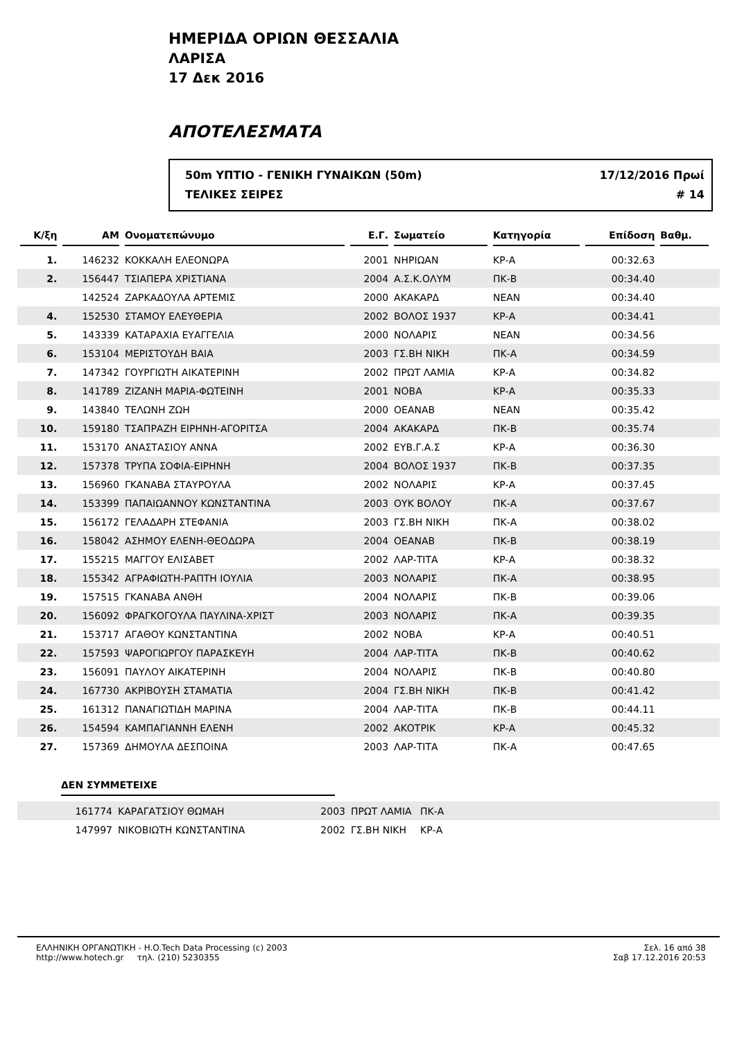ΗΜΕΡΙΔΑ ΟΡΙΩΝ ΘΕΣΣΑΛΙΑ
ΛΑΡΙΣΑ
17 Δεκ 2016
ΑΠΟΤΕΛΕΣΜΑΤΑ
50m ΥΠΤΙΟ - ΓΕΝΙΚΗ ΓΥΝΑΙΚΩΝ (50m)
ΤΕΛΙΚΕΣ ΣΕΙΡΕΣ
17/12/2016 Πρωί
# 14
| Κ/ξη | AM | Ονοματεπώνυμο | Ε.Γ. | Σωματείο | Κατηγορία | Επίδοση | Βαθμ. | |
| --- | --- | --- | --- | --- | --- | --- | --- | --- |
| 1. | 146232 | ΚΟΚΚΑΛΗ ΕΛΕΟΝΩΡΑ | 2001 | ΝΗΡΙΩΑΝ | ΚΡ-Α | 00:32.63 | | |
| 2. | 156447 | ΤΣΙΑΠΕΡΑ ΧΡΙΣΤΙΑΝΑ | 2004 | Α.Σ.Κ.ΟΛΥΜ | ΠΚ-Β | 00:34.40 | | |
| | 142524 | ΖΑΡΚΑΔΟΥΛΑ ΑΡΤΕΜΙΣ | 2000 | ΑΚΑΚΑΡΔ | ΝΕΑΝ | 00:34.40 | | |
| 4. | 152530 | ΣΤΑΜΟΥ ΕΛΕΥΘΕΡΙΑ | 2002 | ΒΟΛΟΣ 1937 | ΚΡ-Α | 00:34.41 | | |
| 5. | 143339 | ΚΑΤΑΡΑΧΙΑ ΕΥΑΓΓΕΛΙΑ | 2000 | ΝΟΛΑΡΙΣ | ΝΕΑΝ | 00:34.56 | | |
| 6. | 153104 | ΜΕΡΙΣΤΟΥΔΗ ΒΑΙΑ | 2003 | ΓΣ.ΒΗ ΝΙΚΗ | ΠΚ-Α | 00:34.59 | | |
| 7. | 147342 | ΓΟΥΡΓΙΩΤΗ ΑΙΚΑΤΕΡΙΝΗ | 2002 | ΠΡΩΤ ΛΑΜΙΑ | ΚΡ-Α | 00:34.82 | | |
| 8. | 141789 | ΖΙΖΑΝΗ ΜΑΡΙΑ-ΦΩΤΕΙΝΗ | 2001 | ΝΟΒΑ | ΚΡ-Α | 00:35.33 | | |
| 9. | 143840 | ΤΕΛΩΝΗ ΖΩΗ | 2000 | ΟΕΑΝΑΒ | ΝΕΑΝ | 00:35.42 | | |
| 10. | 159180 | ΤΣΑΠΡΑΖΗ ΕΙΡΗΝΗ-ΑΓΟΡΙΤΣΑ | 2004 | ΑΚΑΚΑΡΔ | ΠΚ-Β | 00:35.74 | | |
| 11. | 153170 | ΑΝΑΣΤΑΣΙΟΥ ΑΝΝΑ | 2002 | ΕΥΒ.Γ.Α.Σ | ΚΡ-Α | 00:36.30 | | |
| 12. | 157378 | ΤΡΥΠΑ ΣΟΦΙΑ-ΕΙΡΗΝΗ | 2004 | ΒΟΛΟΣ 1937 | ΠΚ-Β | 00:37.35 | | |
| 13. | 156960 | ΓΚΑΝΑΒΑ ΣΤΑΥΡΟΥΛΑ | 2002 | ΝΟΛΑΡΙΣ | ΚΡ-Α | 00:37.45 | | |
| 14. | 153399 | ΠΑΠΑΙΩΑΝΝΟΥ ΚΩΝΣΤΑΝΤΙΝΑ | 2003 | ΟΥΚ ΒΟΛΟΥ | ΠΚ-Α | 00:37.67 | | |
| 15. | 156172 | ΓΕΛΑΔΑΡΗ ΣΤΕΦΑΝΙΑ | 2003 | ΓΣ.ΒΗ ΝΙΚΗ | ΠΚ-Α | 00:38.02 | | |
| 16. | 158042 | ΑΣΗΜΟΥ ΕΛΕΝΗ-ΘΕΟΔΩΡΑ | 2004 | ΟΕΑΝΑΒ | ΠΚ-Β | 00:38.19 | | |
| 17. | 155215 | ΜΑΓΓΟΥ ΕΛΙΣΑΒΕΤ | 2002 | ΛΑΡ-ΤΙΤΑ | ΚΡ-Α | 00:38.32 | | |
| 18. | 155342 | ΑΓΡΑΦΙΩΤΗ-ΡΑΠΤΗ ΙΟΥΛΙΑ | 2003 | ΝΟΛΑΡΙΣ | ΠΚ-Α | 00:38.95 | | |
| 19. | 157515 | ΓΚΑΝΑΒΑ ΑΝΘΗ | 2004 | ΝΟΛΑΡΙΣ | ΠΚ-Β | 00:39.06 | | |
| 20. | 156092 | ΦΡΑΓΚΟΓΟΥΛΑ ΠΑΥΛΙΝΑ-ΧΡΙΣΤ | 2003 | ΝΟΛΑΡΙΣ | ΠΚ-Α | 00:39.35 | | |
| 21. | 153717 | ΑΓΑΘΟΥ ΚΩΝΣΤΑΝΤΙΝΑ | 2002 | ΝΟΒΑ | ΚΡ-Α | 00:40.51 | | |
| 22. | 157593 | ΨΑΡΟΓΙΩΡΓΟΥ ΠΑΡΑΣΚΕΥΗ | 2004 | ΛΑΡ-ΤΙΤΑ | ΠΚ-Β | 00:40.62 | | |
| 23. | 156091 | ΠΑΥΛΟΥ ΑΙΚΑΤΕΡΙΝΗ | 2004 | ΝΟΛΑΡΙΣ | ΠΚ-Β | 00:40.80 | | |
| 24. | 167730 | ΑΚΡΙΒΟΥΣΗ ΣΤΑΜΑΤΙΑ | 2004 | ΓΣ.ΒΗ ΝΙΚΗ | ΠΚ-Β | 00:41.42 | | |
| 25. | 161312 | ΠΑΝΑΓΙΩΤΙΔΗ ΜΑΡΙΝΑ | 2004 | ΛΑΡ-ΤΙΤΑ | ΠΚ-Β | 00:44.11 | | |
| 26. | 154594 | ΚΑΜΠΑΓΙΑΝΝΗ ΕΛΕΝΗ | 2002 | ΑΚΟΤΡΙΚ | ΚΡ-Α | 00:45.32 | | |
| 27. | 157369 | ΔΗΜΟΥΛΑ ΔΕΣΠΟΙΝΑ | 2003 | ΛΑΡ-ΤΙΤΑ | ΠΚ-Α | 00:47.65 | | |
ΔΕΝ ΣΥΜΜΕΤΕΙΧΕ
| | 161774 | ΚΑΡΑΓΑΤΣΙΟΥ ΘΩΜΑΗ | 2003 | ΠΡΩΤ ΛΑΜΙΑ | ΠΚ-Α |
| | 147997 | ΝΙΚΟΒΙΩΤΗ ΚΩΝΣΤΑΝΤΙΝΑ | 2002 | ΓΣ.ΒΗ ΝΙΚΗ | ΚΡ-Α |
ΕΛΛΗΝΙΚΗ ΟΡΓΑΝΩΤΙΚΗ - H.O.Tech Data Processing (c) 2003
http://www.hotech.gr τηλ. (210) 5230355
Σελ. 16 από 38
Σαβ 17.12.2016 20:53